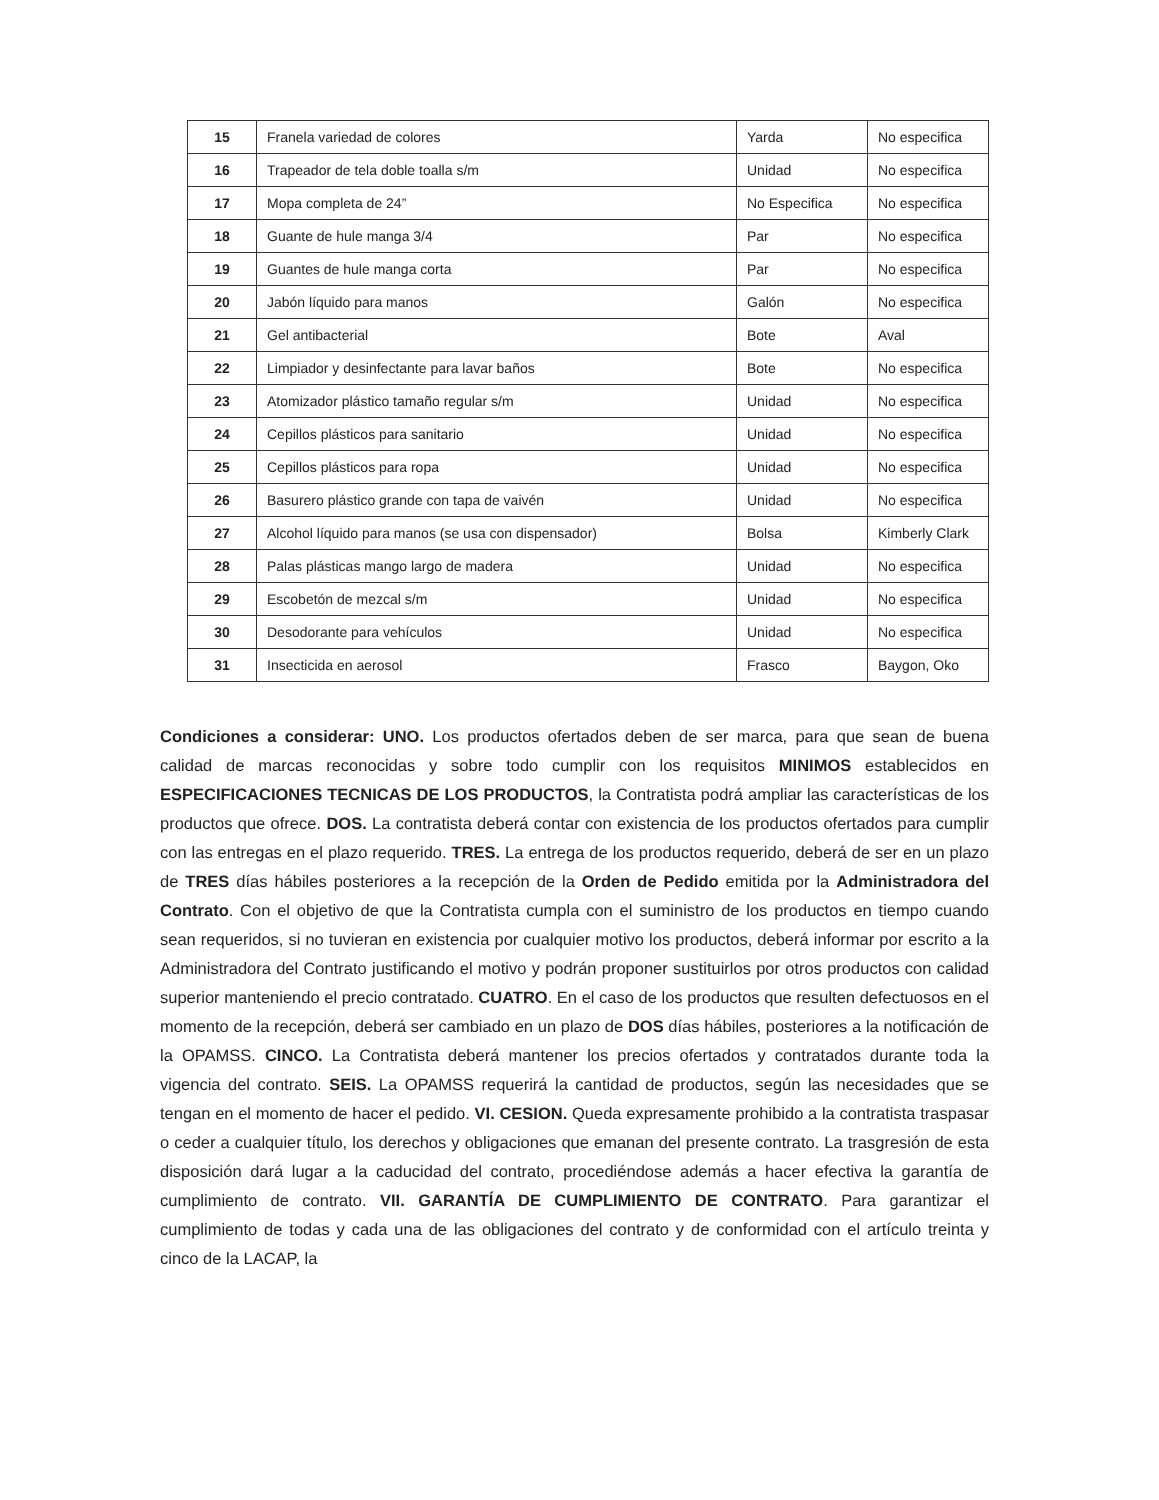| 15 | Franela variedad de colores | Yarda | No especifica |
| 16 | Trapeador de tela doble toalla s/m | Unidad | No especifica |
| 17 | Mopa completa de 24” | No Especifica | No especifica |
| 18 | Guante de hule manga 3/4 | Par | No especifica |
| 19 | Guantes de hule manga corta | Par | No especifica |
| 20 | Jabón líquido para manos | Galón | No especifica |
| 21 | Gel antibacterial | Bote | Aval |
| 22 | Limpiador y desinfectante para lavar baños | Bote | No especifica |
| 23 | Atomizador plástico tamaño regular s/m | Unidad | No especifica |
| 24 | Cepillos plásticos para sanitario | Unidad | No especifica |
| 25 | Cepillos plásticos para ropa | Unidad | No especifica |
| 26 | Basurero plástico grande con tapa de vaivén | Unidad | No especifica |
| 27 | Alcohol líquido para manos (se usa con dispensador) | Bolsa | Kimberly Clark |
| 28 | Palas plásticas mango largo de madera | Unidad | No especifica |
| 29 | Escobetón de mezcal s/m | Unidad | No especifica |
| 30 | Desodorante para vehículos | Unidad | No especifica |
| 31 | Insecticida en aerosol | Frasco | Baygon, Oko |
Condiciones a considerar: UNO. Los productos ofertados deben de ser marca, para que sean de buena calidad de marcas reconocidas y sobre todo cumplir con los requisitos MINIMOS establecidos en ESPECIFICACIONES TECNICAS DE LOS PRODUCTOS, la Contratista podrá ampliar las características de los productos que ofrece. DOS. La contratista deberá contar con existencia de los productos ofertados para cumplir con las entregas en el plazo requerido. TRES. La entrega de los productos requerido, deberá de ser en un plazo de TRES días hábiles posteriores a la recepción de la Orden de Pedido emitida por la Administradora del Contrato. Con el objetivo de que la Contratista cumpla con el suministro de los productos en tiempo cuando sean requeridos, si no tuvieran en existencia por cualquier motivo los productos, deberá informar por escrito a la Administradora del Contrato justificando el motivo y podrán proponer sustituirlos por otros productos con calidad superior manteniendo el precio contratado. CUATRO. En el caso de los productos que resulten defectuosos en el momento de la recepción, deberá ser cambiado en un plazo de DOS días hábiles, posteriores a la notificación de la OPAMSS. CINCO. La Contratista deberá mantener los precios ofertados y contratados durante toda la vigencia del contrato. SEIS. La OPAMSS requerirá la cantidad de productos, según las necesidades que se tengan en el momento de hacer el pedido. VI. CESION. Queda expresamente prohibido a la contratista traspasar o ceder a cualquier título, los derechos y obligaciones que emanan del presente contrato. La trasgresión de esta disposición dará lugar a la caducidad del contrato, procediéndose además a hacer efectiva la garantía de cumplimiento de contrato. VII. GARANTÍA DE CUMPLIMIENTO DE CONTRATO. Para garantizar el cumplimiento de todas y cada una de las obligaciones del contrato y de conformidad con el artículo treinta y cinco de la LACAP, la